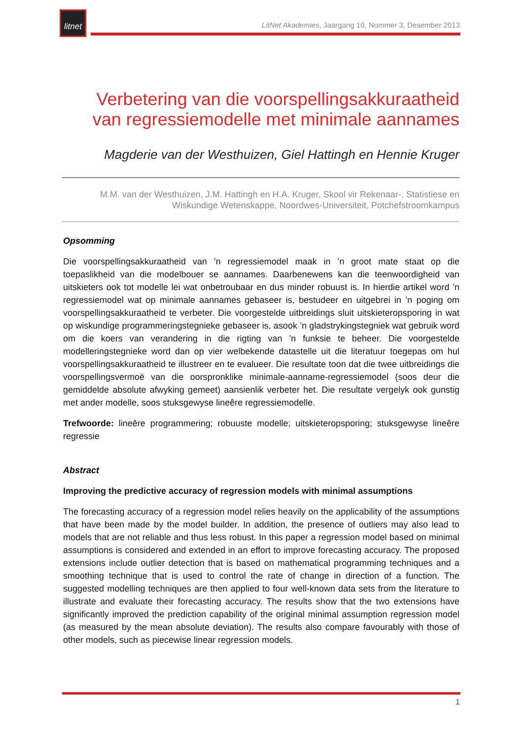litnet
LitNet Akademies, Jaargang 10, Nommer 3, Desember 2013
Verbetering van die voorspellingsakkuraatheid van regressiemodelle met minimale aannames
Magderie van der Westhuizen, Giel Hattingh en Hennie Kruger
M.M. van der Westhuizen, J.M. Hattingh en H.A. Kruger, Skool vir Rekenaar-, Statistiese en Wiskundige Wetenskappe, Noordwes-Universiteit, Potchefstroomkampus
Opsomming
Die voorspellingsakkuraatheid van ’n regressiemodel maak in ’n groot mate staat op die toepaslikheid van die modelbouer se aannames. Daarbenewens kan die teenwoordigheid van uitskieters ook tot modelle lei wat onbetroubaar en dus minder robuust is. In hierdie artikel word ’n regressiemodel wat op minimale aannames gebaseer is, bestudeer en uitgebrei in ’n poging om voorspellingsakkuraatheid te verbeter. Die voorgestelde uitbreidings sluit uitskieteropsporing in wat op wiskundige programmeringstegnieke gebaseer is, asook ’n gladstrykingstegniek wat gebruik word om die koers van verandering in die rigting van ’n funksie te beheer. Die voorgestelde modelleringstegnieke word dan op vier welbekende datastelle uit die literatuur toegepas om hul voorspellingsakkuraatheid te illustreer en te evalueer. Die resultate toon dat die twee uitbreidings die voorspellingsvermoë van die oorspronklike minimale-aanname-regressiemodel (soos deur die gemiddelde absolute afwyking gemeet) aansienlik verbeter het. Die resultate vergelyk ook gunstig met ander modelle, soos stuksgewyse lineêre regressiemodelle.
Trefwoorde: lineêre programmering; robuuste modelle; uitskieteropsporing; stuksgewyse lineêre regressie
Abstract
Improving the predictive accuracy of regression models with minimal assumptions
The forecasting accuracy of a regression model relies heavily on the applicability of the assumptions that have been made by the model builder. In addition, the presence of outliers may also lead to models that are not reliable and thus less robust. In this paper a regression model based on minimal assumptions is considered and extended in an effort to improve forecasting accuracy. The proposed extensions include outlier detection that is based on mathematical programming techniques and a smoothing technique that is used to control the rate of change in direction of a function. The suggested modelling techniques are then applied to four well-known data sets from the literature to illustrate and evaluate their forecasting accuracy. The results show that the two extensions have significantly improved the prediction capability of the original minimal assumption regression model (as measured by the mean absolute deviation). The results also compare favourably with those of other models, such as piecewise linear regression models.
1